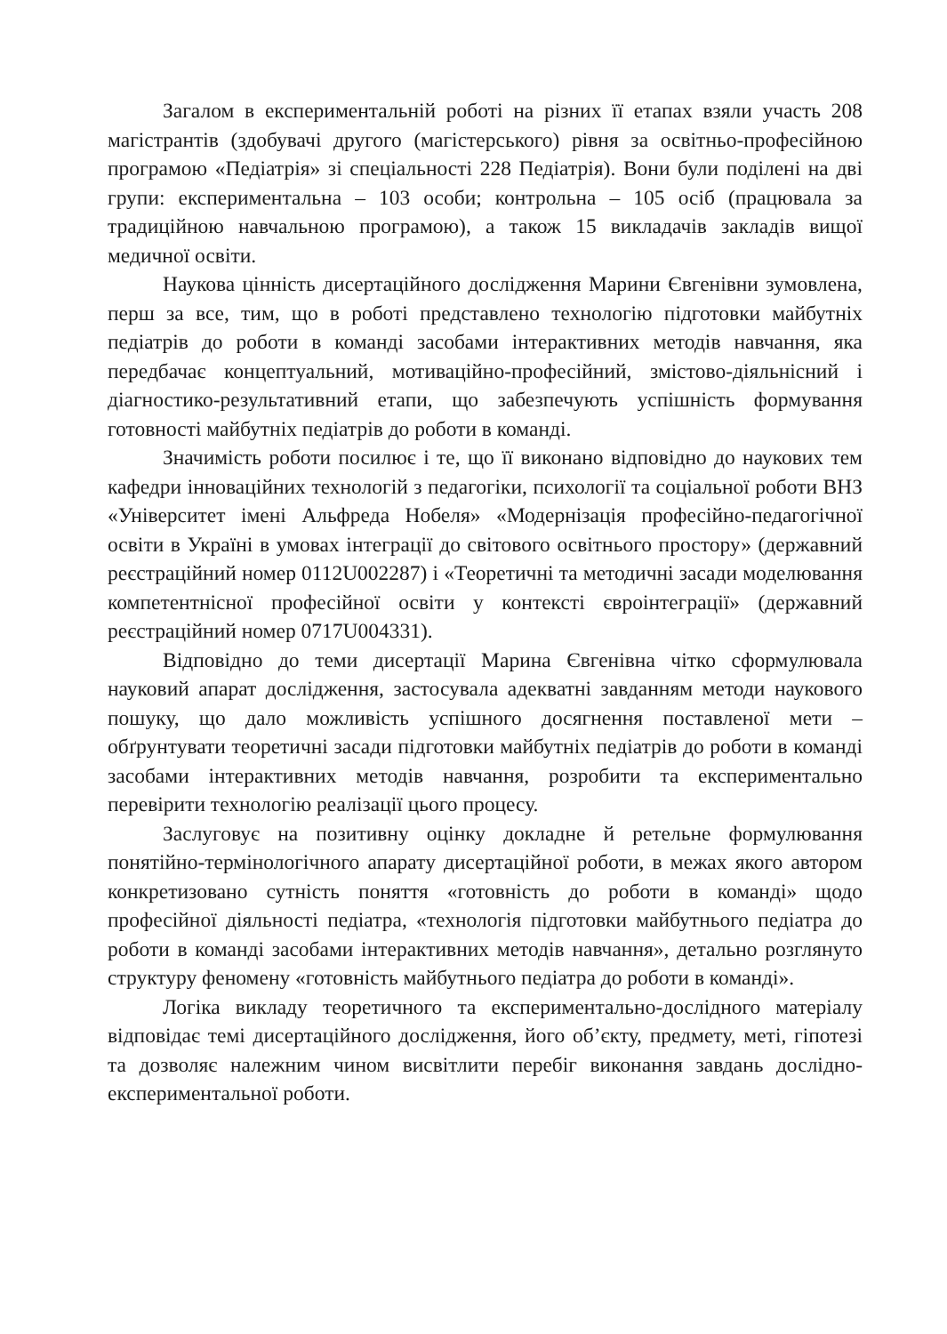Загалом в експериментальній роботі на різних її етапах взяли участь 208 магістрантів (здобувачі другого (магістерського) рівня за освітньо-професійною програмою «Педіатрія» зі спеціальності 228 Педіатрія). Вони були поділені на дві групи: експериментальна – 103 особи; контрольна – 105 осіб (працювала за традиційною навчальною програмою), а також 15 викладачів закладів вищої медичної освіти.
Наукова цінність дисертаційного дослідження Марини Євгенівни зумовлена, перш за все, тим, що в роботі представлено технологію підготовки майбутніх педіатрів до роботи в команді засобами інтерактивних методів навчання, яка передбачає концептуальний, мотиваційно-професійний, змістово-діяльнісний і діагностико-результативний етапи, що забезпечують успішність формування готовності майбутніх педіатрів до роботи в команді.
Значимість роботи посилює і те, що її виконано відповідно до наукових тем кафедри інноваційних технологій з педагогіки, психології та соціальної роботи ВНЗ «Університет імені Альфреда Нобеля» «Модернізація професійно-педагогічної освіти в Україні в умовах інтеграції до світового освітнього простору» (державний реєстраційний номер 0112U002287) і «Теоретичні та методичні засади моделювання компетентнісної професійної освіти у контексті євроінтеграції» (державний реєстраційний номер 0717U004331).
Відповідно до теми дисертації Марина Євгенівна чітко сформулювала науковий апарат дослідження, застосувала адекватні завданням методи наукового пошуку, що дало можливість успішного досягнення поставленої мети – обґрунтувати теоретичні засади підготовки майбутніх педіатрів до роботи в команді засобами інтерактивних методів навчання, розробити та експериментально перевірити технологію реалізації цього процесу.
Заслуговує на позитивну оцінку докладне й ретельне формулювання понятійно-термінологічного апарату дисертаційної роботи, в межах якого автором конкретизовано сутність поняття «готовність до роботи в команді» щодо професійної діяльності педіатра, «технологія підготовки майбутнього педіатра до роботи в команді засобами інтерактивних методів навчання», детально розглянуто структуру феномену «готовність майбутнього педіатра до роботи в команді».
Логіка викладу теоретичного та експериментально-дослідного матеріалу відповідає темі дисертаційного дослідження, його об’єкту, предмету, меті, гіпотезі та дозволяє належним чином висвітлити перебіг виконання завдань дослідно-експериментальної роботи.